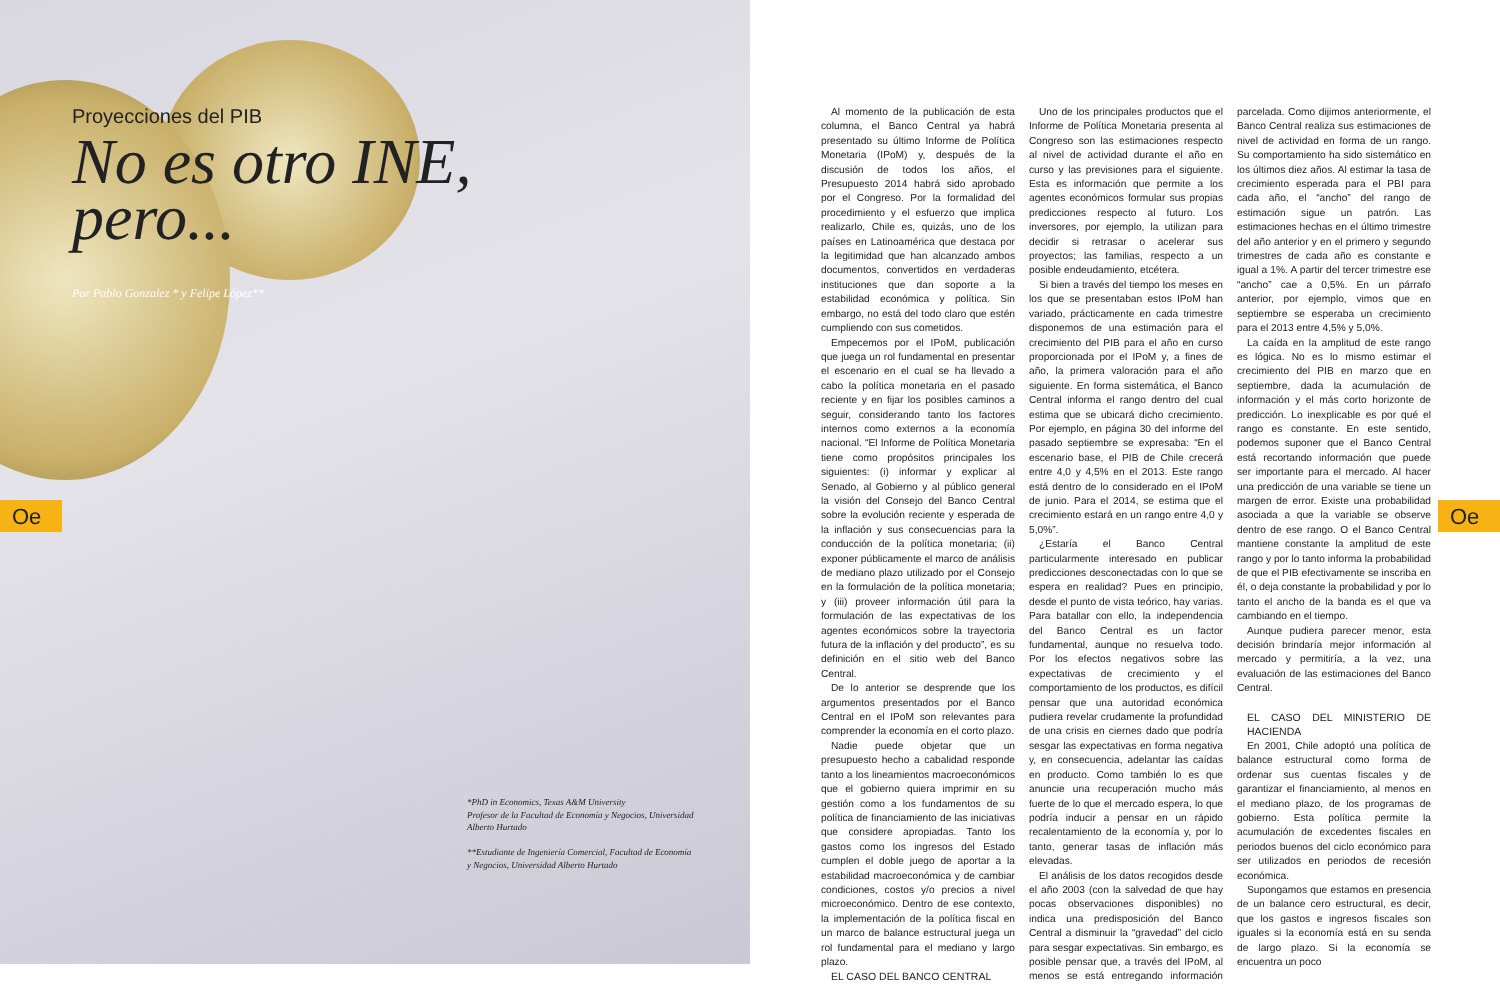Proyecciones del PIB
No es otro INE,
pero...
Por Pablo Gonzalez * y Felipe López**
Oe
*PhD in Economics, Texas A&M University
Profesor de la Facultad de Economía y Negocios, Universidad Alberto Hurtado
**Estudiante de Ingeniería Comercial, Facultad de Economía y Negocios, Universidad Alberto Hurtado
Oe
Al momento de la publicación de esta columna, el Banco Central ya habrá presentado su último Informe de Política Monetaria (IPoM) y, después de la discusión de todos los años, el Presupuesto 2014 habrá sido aprobado por el Congreso. Por la formalidad del procedimiento y el esfuerzo que implica realizarlo, Chile es, quizás, uno de los países en Latinoamérica que destaca por la legitimidad que han alcanzado ambos documentos, convertidos en verdaderas instituciones que dan soporte a la estabilidad económica y política. Sin embargo, no está del todo claro que estén cumpliendo con sus cometidos.
Empecemos por el IPoM, publicación que juega un rol fundamental en presentar el escenario en el cual se ha llevado a cabo la política monetaria en el pasado reciente y en fijar los posibles caminos a seguir, considerando tanto los factores internos como externos a la economía nacional. “El Informe de Política Monetaria tiene como propósitos principales los siguientes: (i) informar y explicar al Senado, al Gobierno y al público general la visión del Consejo del Banco Central sobre la evolución reciente y esperada de la inflación y sus consecuencias para la conducción de la política monetaria; (ii) exponer públicamente el marco de análisis de mediano plazo utilizado por el Consejo en la formulación de la política monetaria; y (iii) proveer información útil para la formulación de las expectativas de los agentes económicos sobre la trayectoria futura de la inflación y del producto”, es su definición en el sitio web del Banco Central.
De lo anterior se desprende que los argumentos presentados por el Banco Central en el IPoM son relevantes para comprender la economía en el corto plazo.
Nadie puede objetar que un presupuesto hecho a cabalidad responde tanto a los lineamientos macroeconómicos que el gobierno quiera imprimir en su gestión como a los fundamentos de su política de financiamiento de las iniciativas que considere apropiadas. Tanto los gastos como los ingresos del Estado cumplen el doble juego de aportar a la estabilidad macroeconómica y de cambiar condiciones, costos y/o precios a nivel microeconómico. Dentro de ese contexto, la implementación de la política fiscal en un marco de balance estructural juega un rol fundamental para el mediano y largo plazo.
EL CASO DEL BANCO CENTRAL
Uno de los principales productos que el Informe de Política Monetaria presenta al Congreso son las estimaciones respecto al nivel de actividad durante el año en curso y las previsiones para el siguiente. Esta es información que permite a los agentes económicos formular sus propias predicciones respecto al futuro. Los inversores, por ejemplo, la utilizan para decidir si retrasar o acelerar sus proyectos; las familias, respecto a un posible endeudamiento, etcétera.
Si bien a través del tiempo los meses en los que se presentaban estos IPoM han variado, prácticamente en cada trimestre disponemos de una estimación para el crecimiento del PIB para el año en curso proporcionada por el IPoM y, a fines de año, la primera valoración para el año siguiente. En forma sistemática, el Banco Central informa el rango dentro del cual estima que se ubicará dicho crecimiento. Por ejemplo, en página 30 del informe del pasado septiembre se expresaba: “En el escenario base, el PIB de Chile crecerá entre 4,0 y 4,5% en el 2013. Este rango está dentro de lo considerado en el IPoM de junio. Para el 2014, se estima que el crecimiento estará en un rango entre 4,0 y 5,0%”.
¿Estaría el Banco Central particularmente interesado en publicar predicciones desconectadas con lo que se espera en realidad? Pues en principio, desde el punto de vista teórico, hay varias. Para batallar con ello, la independencia del Banco Central es un factor fundamental, aunque no resuelva todo. Por los efectos negativos sobre las expectativas de crecimiento y el comportamiento de los productos, es difícil pensar que una autoridad económica pudiera revelar crudamente la profundidad de una crisis en ciernes dado que podría sesgar las expectativas en forma negativa y, en consecuencia, adelantar las caídas en producto. Como también lo es que anuncie una recuperación mucho más fuerte de lo que el mercado espera, lo que podría inducir a pensar en un rápido recalentamiento de la economía y, por lo tanto, generar tasas de inflación más elevadas.
El análisis de los datos recogidos desde el año 2003 (con la salvedad de que hay pocas observaciones disponibles) no indica una predisposición del Banco Central a disminuir la “gravedad” del ciclo para sesgar expectativas. Sin embargo, es posible pensar que, a través del IPoM, al menos se está entregando información parcelada. Como dijimos anteriormente, el Banco Central realiza sus estimaciones de nivel de actividad en forma de un rango. Su comportamiento ha sido sistemático en los últimos diez años. Al estimar la tasa de crecimiento esperada para el PBI para cada año, el “ancho” del rango de estimación sigue un patrón. Las estimaciones hechas en el último trimestre del año anterior y en el primero y segundo trimestres de cada año es constante e igual a 1%. A partir del tercer trimestre ese “ancho” cae a 0,5%. En un párrafo anterior, por ejemplo, vimos que en septiembre se esperaba un crecimiento para el 2013 entre 4,5% y 5,0%.
La caída en la amplitud de este rango es lógica. No es lo mismo estimar el crecimiento del PIB en marzo que en septiembre, dada la acumulación de información y el más corto horizonte de predicción. Lo inexplicable es por qué el rango es constante. En este sentido, podemos suponer que el Banco Central está recortando información que puede ser importante para el mercado. Al hacer una predicción de una variable se tiene un margen de error. Existe una probabilidad asociada a que la variable se observe dentro de ese rango. O el Banco Central mantiene constante la amplitud de este rango y por lo tanto informa la probabilidad de que el PIB efectivamente se inscriba en él, o deja constante la probabilidad y por lo tanto el ancho de la banda es el que va cambiando en el tiempo.
Aunque pudiera parecer menor, esta decisión brindaría mejor información al mercado y permitiría, a la vez, una evaluación de las estimaciones del Banco Central.
EL CASO DEL MINISTERIO DE HACIENDA
En 2001, Chile adoptó una política de balance estructural como forma de ordenar sus cuentas fiscales y de garantizar el financiamiento, al menos en el mediano plazo, de los programas de gobierno. Esta política permite la acumulación de excedentes fiscales en periodos buenos del ciclo económico para ser utilizados en periodos de recesión económica.
Supongamos que estamos en presencia de un balance cero estructural, es decir, que los gastos e ingresos fiscales son iguales si la economía está en su senda de largo plazo. Si la economía se encuentra un poco